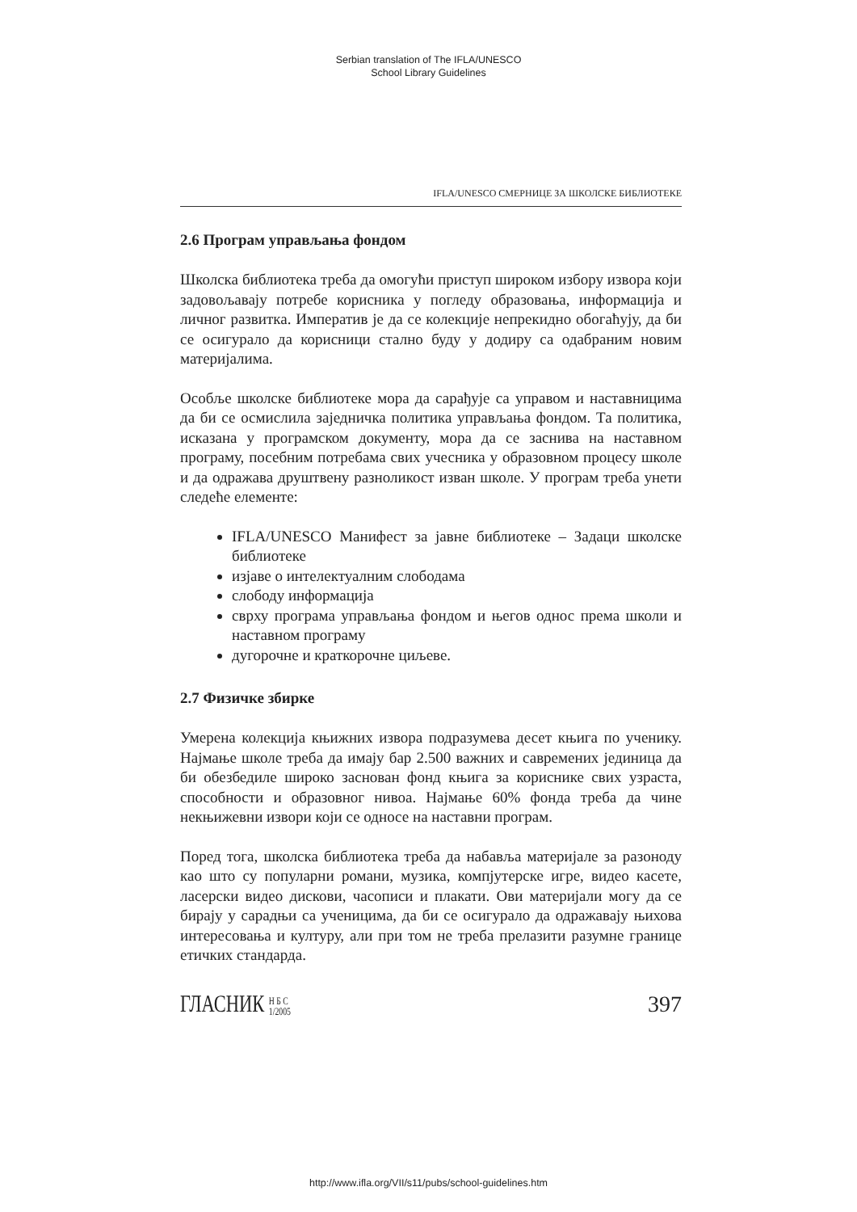Serbian translation of The IFLA/UNESCO
School Library Guidelines
IFLA/UNESCO СМЕРНИЦЕ ЗА ШКОЛСКЕ БИБЛИОТЕКЕ
2.6 Програм управљања фондом
Школска библиотека треба да омогући приступ широком избору извора који задовољавају потребе корисника у погледу образовања, информација и личног развитка. Императив је да се колекције непрекидно обогаћују, да би се осигурало да корисници стално буду у додиру са одабраним новим материјалима.
Особље школске библиотеке мора да сарађује са управом и наставницима да би се осмислила заједничка политика управљања фондом. Та политика, исказана у програмском документу, мора да се заснива на наставном програму, посебним потребама свих учесника у образовном процесу школе и да одражава друштвену разноликост изван школе. У програм треба унети следеће елементе:
IFLA/UNESCO Манифест за јавне библиотеке – Задаци школске библиотеке
изјаве о интелектуалним слободама
слободу информација
сврху програма управљања фондом и његов однос према школи и наставном програму
дугорочне и краткорочне циљеве.
2.7 Физичке збирке
Умерена колекција књижних извора подразумева десет књига по ученику. Најмање школе треба да имају бар 2.500 важних и савремених јединица да би обезбедиле широко заснован фонд књига за кориснике свих узраста, способности и образовног нивоа. Најмање 60% фонда треба да чине некњижевни извори који се односе на наставни програм.
Поред тога, школска библиотека треба да набавља материјале за разоноду као што су популарни романи, музика, компјутерске игре, видео касете, ласерски видео дискови, часописи и плакати. Ови материјали могу да се бирају у сарадњи са ученицима, да би се осигурало да одражавају њихова интересовања и културу, али при том не треба прелазити разумне границе етичких стандарда.
ГЛАСНИК Н Б С
1/2005
397
http://www.ifla.org/VII/s11/pubs/school-guidelines.htm